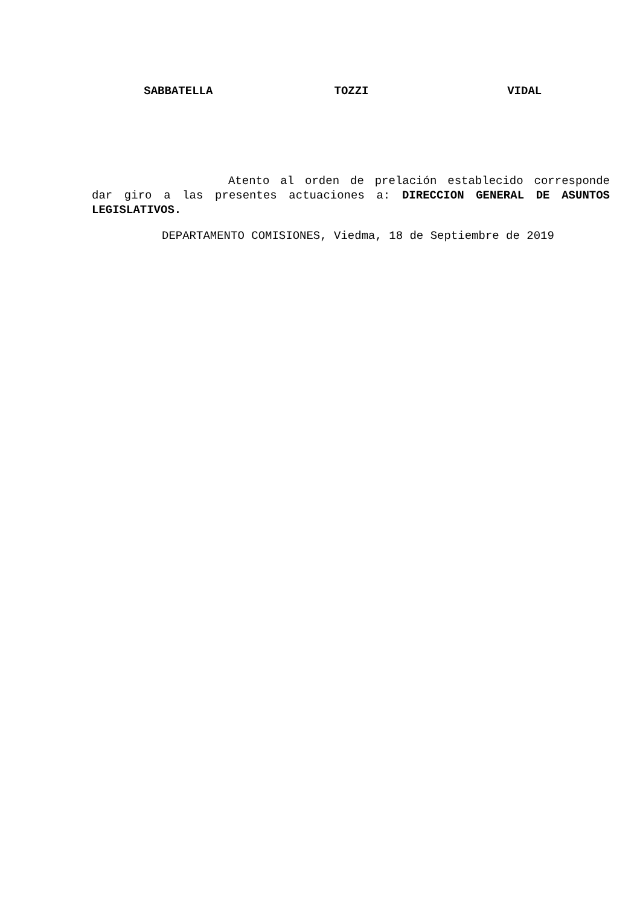SABBATELLA TOZZI VIDAL
Atento al orden de prelación establecido corresponde dar giro a las presentes actuaciones a: DIRECCION GENERAL DE ASUNTOS LEGISLATIVOS.
DEPARTAMENTO COMISIONES, Viedma, 18 de Septiembre de 2019